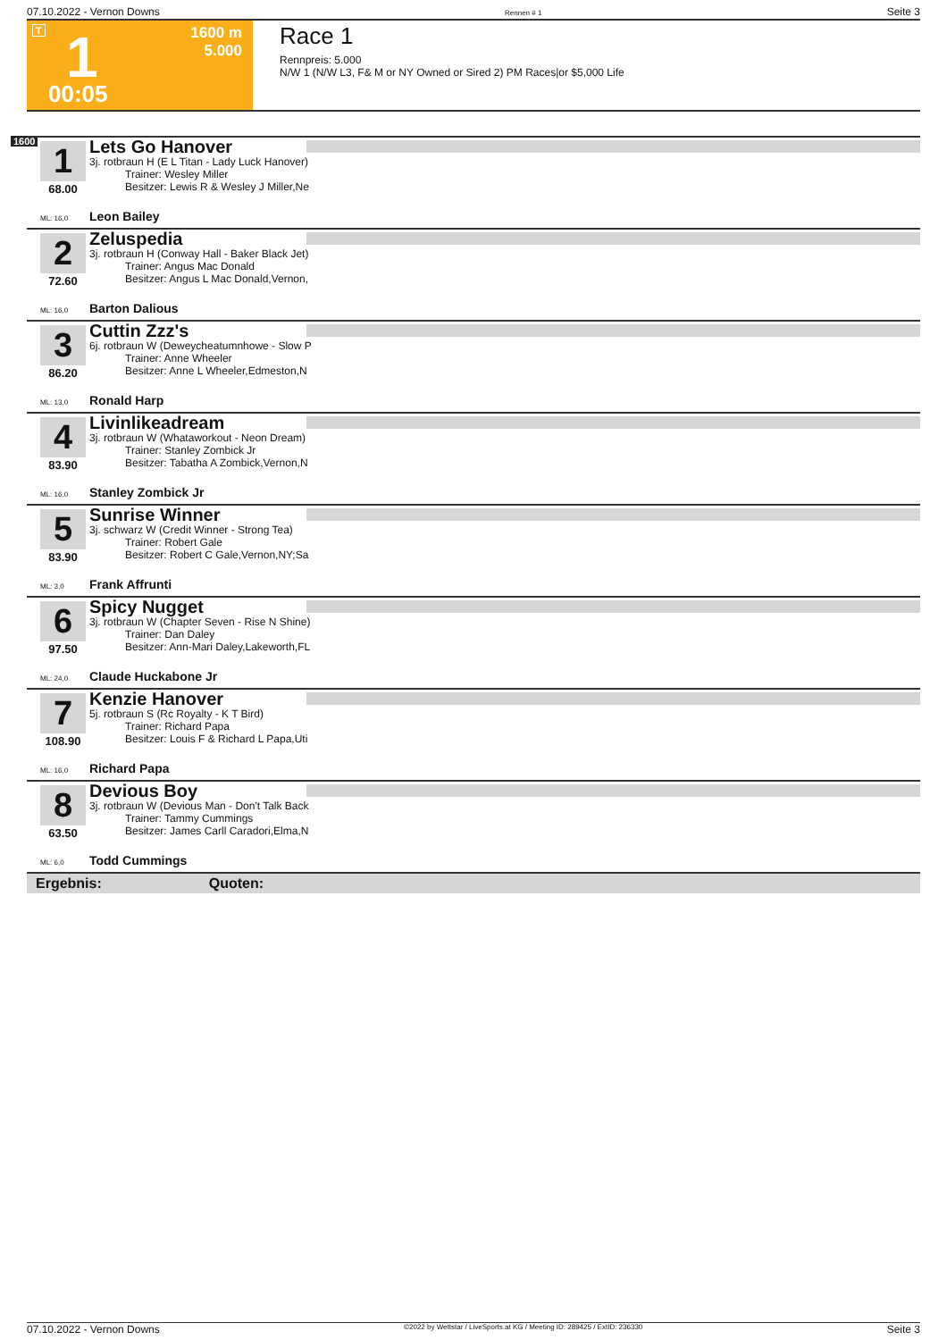07.10.2022 - Vernon Downs Rennen # 1 Seite 3
T 1 1600 m
5.000
00:05
Race 1
Rennpreis: 5.000
N/W 1 (N/W L3, F& M or NY Owned or Sired 2) PM Races|or $5,000 Life
1600
1
68.00
Lets Go Hanover
3j. rotbraun H (E L Titan - Lady Luck Hanover)
Trainer: Wesley Miller
Besitzer: Lewis R & Wesley J Miller,Ne
ML: 16,0 Leon Bailey
2
72.60
Zeluspedia
3j. rotbraun H (Conway Hall - Baker Black Jet)
Trainer: Angus Mac Donald
Besitzer: Angus L Mac Donald,Vernon,
ML: 16,0 Barton Dalious
3
86.20
Cuttin Zzz's
6j. rotbraun W (Deweycheatumnhowe - Slow P
Trainer: Anne Wheeler
Besitzer: Anne L Wheeler,Edmeston,N
ML: 13,0 Ronald Harp
4
83.90
Livinlikeadream
3j. rotbraun W (Whataworkout - Neon Dream)
Trainer: Stanley Zombick Jr
Besitzer: Tabatha A Zombick,Vernon,N
ML: 16,0 Stanley Zombick Jr
5
83.90
Sunrise Winner
3j. schwarz W (Credit Winner - Strong Tea)
Trainer: Robert Gale
Besitzer: Robert C Gale,Vernon,NY;Sa
ML: 3,0 Frank Affrunti
6
97.50
Spicy Nugget
3j. rotbraun W (Chapter Seven - Rise N Shine)
Trainer: Dan Daley
Besitzer: Ann-Mari Daley,Lakeworth,FL
ML: 24,0 Claude Huckabone Jr
7
108.90
Kenzie Hanover
5j. rotbraun S (Rc Royalty - K T Bird)
Trainer: Richard Papa
Besitzer: Louis F & Richard L Papa,Uti
ML: 16,0 Richard Papa
8
63.50
Devious Boy
3j. rotbraun W (Devious Man - Don't Talk Back
Trainer: Tammy Cummings
Besitzer: James Carll Caradori,Elma,N
ML: 6,0 Todd Cummings
Ergebnis: Quoten:
07.10.2022 - Vernon Downs ©2022 by Wettstar / LiveSports.at KG / Meeting ID: 289425 / ExtID: 236330 Seite 3